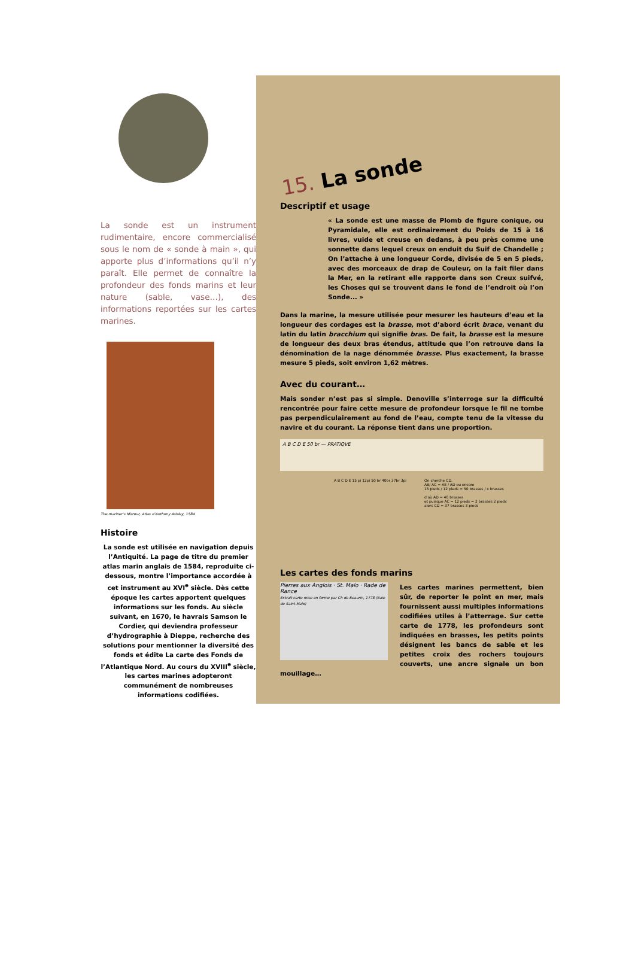La sonde est un instrument rudimentaire, encore commercialisé sous le nom de « sonde à main », qui apporte plus d’informations qu’il n’y paraît. Elle permet de connaître la profondeur des fonds marins et leur nature (sable, vase…), des informations reportées sur les cartes marines.
The mariner’s Mirrour, Atlas d’Anthony Ashley, 1584
Histoire
La sonde est utilisée en navigation depuis l’Antiquité. La page de titre du premier atlas marin anglais de 1584, reproduite ci-dessous, montre l’importance accordée à cet instrument au XVI<sup>e</sup> siècle. Dès cette époque les cartes apportent quelques informations sur les fonds. Au siècle suivant, en 1670, le havrais Samson le Cordier, qui deviendra professeur d’hydrographie à Dieppe, recherche des solutions pour mentionner la diversité des fonds et édite La carte des Fonds de l’Atlantique Nord. Au cours du XVIII<sup>e</sup> siècle, les cartes marines adopteront communément de nombreuses informations codifiées.
15. La sonde
Descriptif et usage
« La sonde est une masse de Plomb de figure conique, ou Pyramidale, elle est ordinairement du Poids de 15 à 16 livres, vuide et creuse en dedans, à peu près comme une sonnette dans lequel creux on enduit du Suif de Chandelle ; On l’attache à une longueur Corde, divisée de 5 en 5 pieds, avec des morceaux de drap de Couleur, on la fait filer dans la Mer, en la retirant elle rapporte dans son Creux suifvé, les Choses qui se trouvent dans le fond de l’endroit où l’on Sonde... »
Dans la marine, la mesure utilisée pour mesurer les hauteurs d’eau et la longueur des cordages est la brasse, mot d’abord écrit brace, venant du latin du latin bracchium qui signifie bras. De fait, la brasse est la mesure de longueur des deux bras étendus, attitude que l’on retrouve dans la dénomination de la nage dénommée brasse. Plus exactement, la brasse mesure 5 pieds, soit environ 1,62 mètres.
Avec du courant…
Mais sonder n’est pas si simple. Denoville s’interroge sur la difficulté rencontrée pour faire cette mesure de profondeur lorsque le fil ne tombe pas perpendiculairement au fond de l’eau, compte tenu de la vitesse du navire et du courant. La réponse tient dans une proportion.
A B C D E 50 br — PRATIQVE
A B C D E 15 pi 12pi 50 br 40br 37br 3pi
On cherche CD.
AB/ AC = AE / AD ou encore
15 pieds / 12 pieds = 50 brasses / x brasses
d’où AD = 40 brasses
et puisque AC = 12 pieds = 2 brasses 2 pieds
alors CD = 37 brasses 3 pieds
Les cartes des fonds marins
Pierres aux Anglois · St. Malo · Rade de Rance
Extrait carte mise en forme par Ch de Beaurin, 1778 (Baie de Saint-Malo)
Les cartes marines permettent, bien sûr, de reporter le point en mer, mais fournissent aussi multiples informations codifiées utiles à l’atterrage. Sur cette carte de 1778, les profondeurs sont indiquées en brasses, les petits points désignent les bancs de sable et les petites croix des rochers toujours couverts, une ancre signale un bon mouillage…